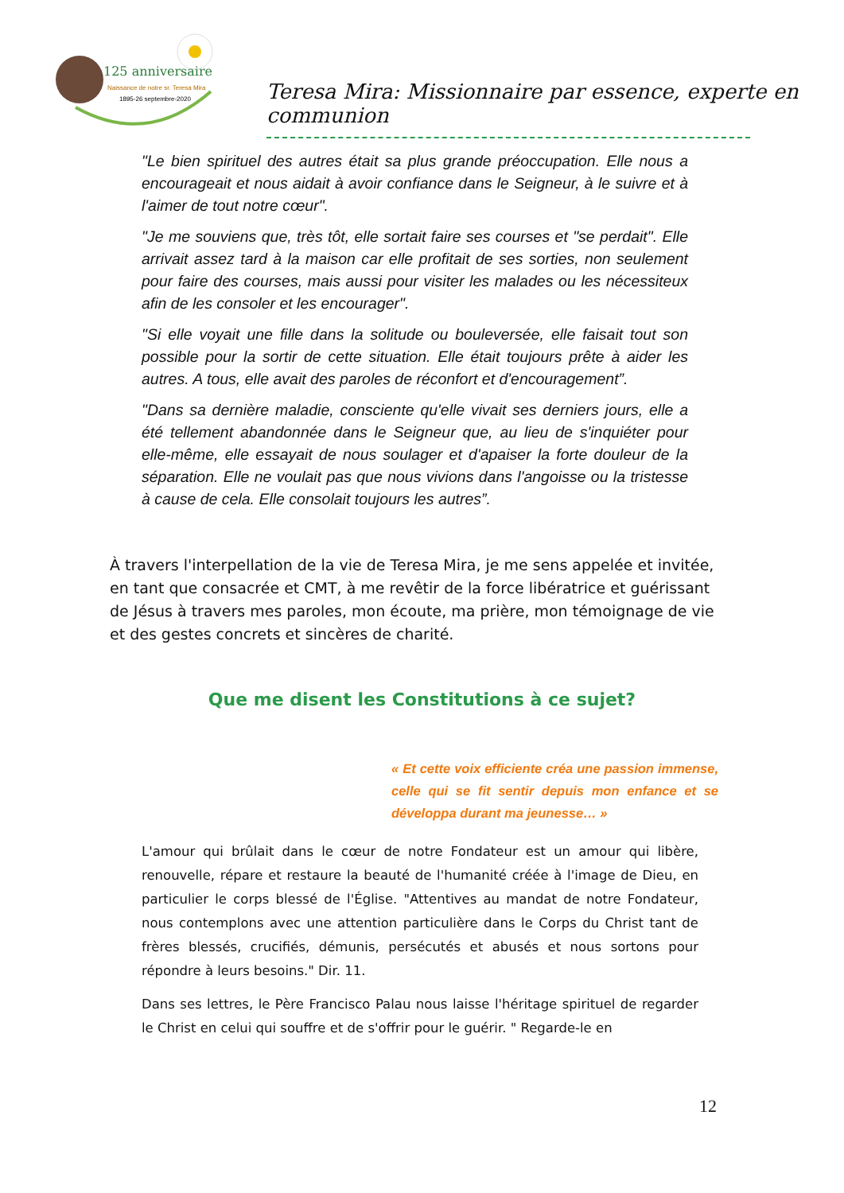125 anniversaire
Naissance de notre sr. Teresa Mira
1895-26 septembre-2020
Teresa Mira: Missionnaire par essence, experte en communion
"Le bien spirituel des autres était sa plus grande préoccupation. Elle nous a encourageait et nous aidait à avoir confiance dans le Seigneur, à le suivre et à l'aimer de tout notre cœur".
"Je me souviens que, très tôt, elle sortait faire ses courses et "se perdait". Elle arrivait assez tard à la maison car elle profitait de ses sorties, non seulement pour faire des courses, mais aussi pour visiter les malades ou les nécessiteux afin de les consoler et les encourager".
"Si elle voyait une fille dans la solitude ou bouleversée, elle faisait tout son possible pour la sortir de cette situation. Elle était toujours prête à aider les autres. A tous, elle avait des paroles de réconfort et d'encouragement”.
"Dans sa dernière maladie, consciente qu'elle vivait ses derniers jours, elle a été tellement abandonnée dans le Seigneur que, au lieu de s'inquiéter pour elle-même, elle essayait de nous soulager et d'apaiser la forte douleur de la séparation. Elle ne voulait pas que nous vivions dans l'angoisse ou la tristesse à cause de cela. Elle consolait toujours les autres”.
À travers l'interpellation de la vie de Teresa Mira, je me sens appelée et invitée, en tant que consacrée et CMT, à me revêtir de la force libératrice et guérissant de Jésus à travers mes paroles, mon écoute, ma prière, mon témoignage de vie et des gestes concrets et sincères de charité.
Que me disent les Constitutions à ce sujet?
« Et cette voix efficiente créa une passion immense, celle qui se fit sentir depuis mon enfance et se développa durant ma jeunesse… »
L'amour qui brûlait dans le cœur de notre Fondateur est un amour qui libère, renouvelle, répare et restaure la beauté de l'humanité créée à l'image de Dieu, en particulier le corps blessé de l'Église. "Attentives au mandat de notre Fondateur, nous contemplons avec une attention particulière dans le Corps du Christ tant de frères blessés, crucifiés, démunis, persécutés et abusés et nous sortons pour répondre à leurs besoins." Dir. 11.
Dans ses lettres, le Père Francisco Palau nous laisse l'héritage spirituel de regarder le Christ en celui qui souffre et de s'offrir pour le guérir. " Regarde-le en
12